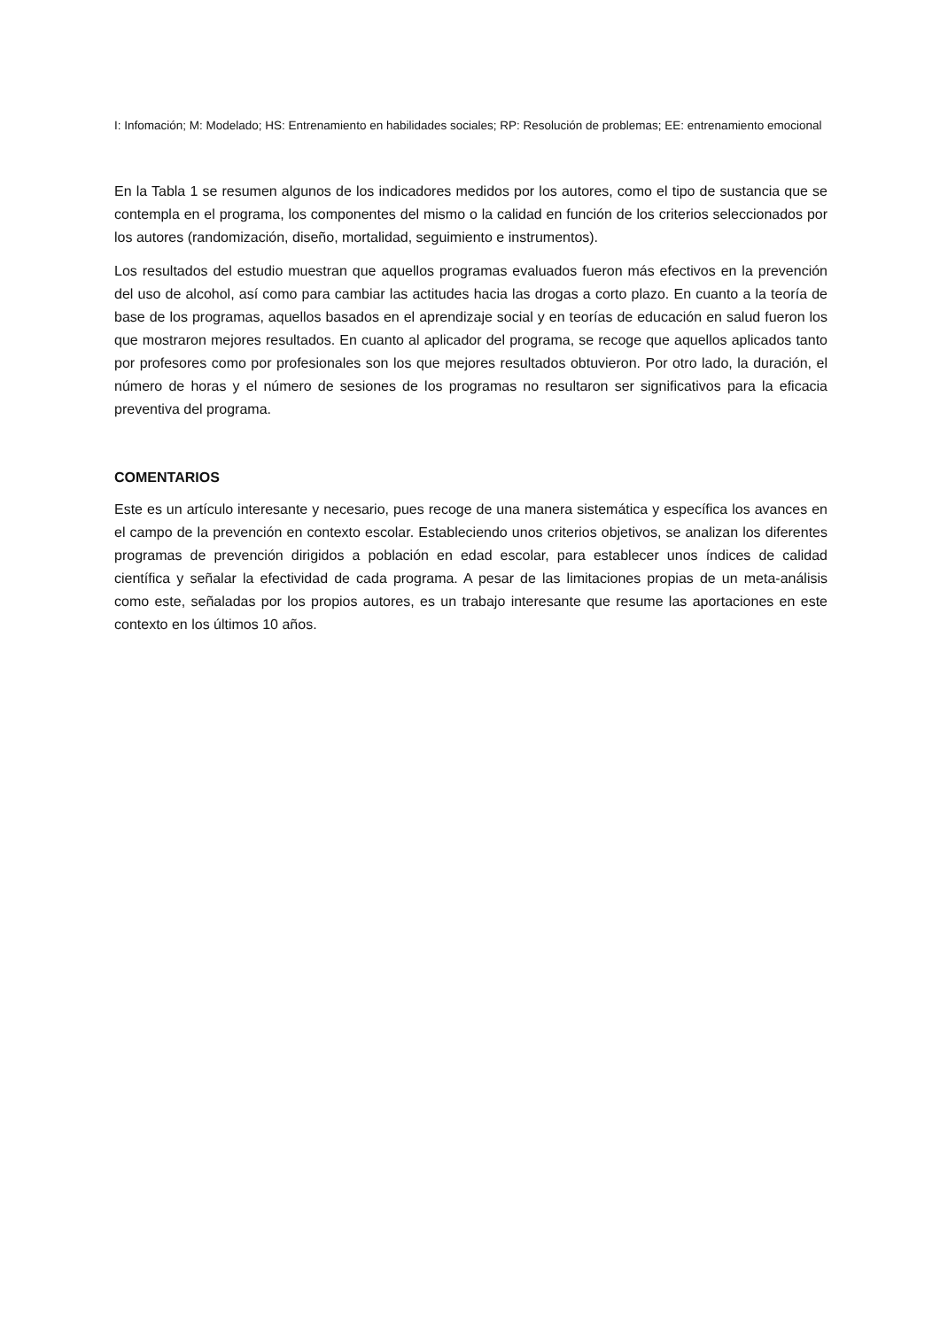I: Infomación; M: Modelado; HS: Entrenamiento en habilidades sociales; RP: Resolución de problemas; EE: entrenamiento emocional
En la Tabla 1 se resumen algunos de los indicadores medidos por los autores, como el tipo de sustancia que se contempla en el programa, los componentes del mismo o la calidad en función de los criterios seleccionados por los autores (randomización, diseño, mortalidad, seguimiento e instrumentos).
Los resultados del estudio muestran que aquellos programas evaluados fueron más efectivos en la prevención del uso de alcohol, así como para cambiar las actitudes hacia las drogas a corto plazo. En cuanto a la teoría de base de los programas, aquellos basados en el aprendizaje social y en teorías de educación en salud fueron los que mostraron mejores resultados. En cuanto al aplicador del programa, se recoge que aquellos aplicados tanto por profesores como por profesionales son los que mejores resultados obtuvieron. Por otro lado, la duración, el número de horas y el número de sesiones de los programas no resultaron ser significativos para la eficacia preventiva del programa.
COMENTARIOS
Este es un artículo interesante y necesario, pues recoge de una manera sistemática y específica los avances en el campo de la prevención en contexto escolar. Estableciendo unos criterios objetivos, se analizan los diferentes programas de prevención dirigidos a población en edad escolar, para establecer unos índices de calidad científica y señalar la efectividad de cada programa. A pesar de las limitaciones propias de un meta-análisis como este, señaladas por los propios autores, es un trabajo interesante que resume las aportaciones en este contexto en los últimos 10 años.